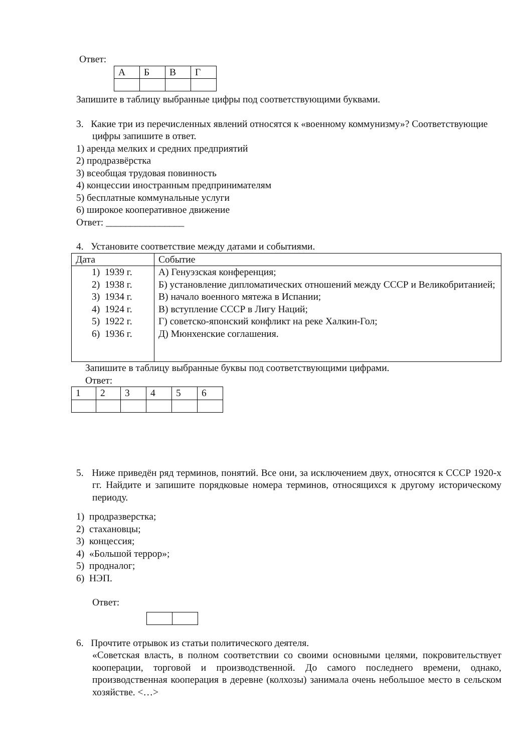Ответ:
| А | Б | В | Г |
Запишите в таблицу выбранные цифры под соответствующими буквами.
3. Какие три из перечисленных явлений относятся к «военному коммунизму»? Соот­ветствующие цифры запишите в ответ.
1) аренда мелких и средних предприятий
2) продразвёрстка
3) всеобщая трудовая повинность
4) концессии иностранным предпринимателям
5) бесплатные коммунальные услуги
6) широкое кооперативное движение
Ответ: ________________
4. Установите соответствие между датами и событиями.
| Дата | Событие |
| 1) 1939 г. 2) 1938 г. 3) 1934 г. 4) 1924 г. 5) 1922 г. 6) 1936 г. | А) Генуэзская конференция; Б) установление дипломатических отношений между СССР и Великобританией; В) начало военного мятежа в Испании; В) вступление СССР в Лигу Наций; Г) советско-японский конфликт на реке Халкин-Гол; Д) Мюнхенские соглашения. |
Запишите в таблицу выбранные буквы под соответствующими цифрами.
Ответ:
| 1 | 2 | 3 | 4 | 5 | 6 |
5. Ниже приведён ряд терминов, понятий. Все они, за исключением двух, относятся к СССР 1920-х гг. Найдите и запишите порядковые номера терминов, относящихся к другому историческому периоду.
1) продразверстка;
2) стахановцы;
3) концессия;
4) «Большой террор»;
5) продналог;
6) НЭП.
Ответ:
6. Прочтите отрывок из статьи политического деятеля.
«Советская власть, в полном соответствии со своими основными целями, покровитель­ствует кооперации, торговой и производственной. До самого последнего времени, однако, производственная кооперация в деревне (колхозы) занимала очень небольшое место в сельском хозяйстве. <…>